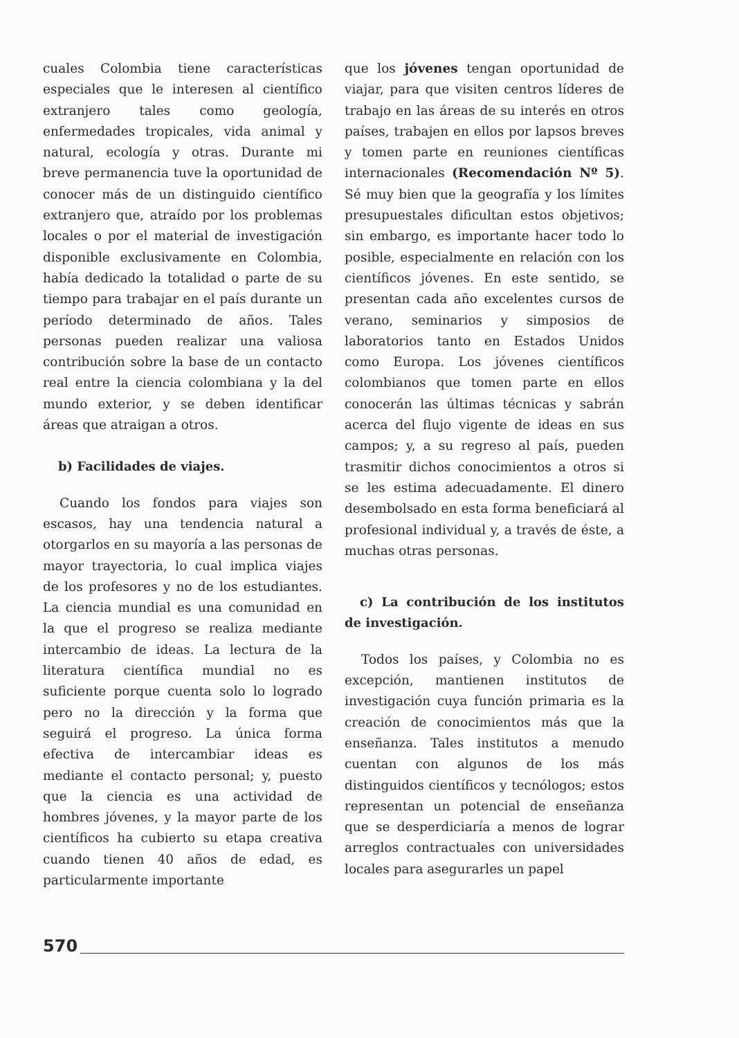cuales Colombia tiene características especiales que le interesen al científico extranjero tales como geología, enfermedades tropicales, vida animal y natural, ecología y otras. Durante mi breve permanencia tuve la oportunidad de conocer más de un distinguido científico extranjero que, atraído por los problemas locales o por el material de investigación disponible exclusivamente en Colombia, había dedicado la totalidad o parte de su tiempo para trabajar en el país durante un período determinado de años. Tales personas pueden realizar una valiosa contribución sobre la base de un contacto real entre la ciencia colombiana y la del mundo exterior, y se deben identificar áreas que atraigan a otros.
b) Facilidades de viajes.
Cuando los fondos para viajes son escasos, hay una tendencia natural a otorgarlos en su mayoría a las personas de mayor trayectoria, lo cual implica viajes de los profesores y no de los estudiantes. La ciencia mundial es una comunidad en la que el progreso se realiza mediante intercambio de ideas. La lectura de la literatura científica mundial no es suficiente porque cuenta solo lo logrado pero no la dirección y la forma que seguirá el progreso. La única forma efectiva de intercambiar ideas es mediante el contacto personal; y, puesto que la ciencia es una actividad de hombres jóvenes, y la mayor parte de los científicos ha cubierto su etapa creativa cuando tienen 40 años de edad, es particularmente importante
que los jóvenes tengan oportunidad de viajar, para que visiten centros líderes de trabajo en las áreas de su interés en otros países, trabajen en ellos por lapsos breves y tomen parte en reuniones científicas internacionales (Recomendación Nº 5). Sé muy bien que la geografía y los límites presupuestales dificultan estos objetivos; sin embargo, es importante hacer todo lo posible, especialmente en relación con los científicos jóvenes. En este sentido, se presentan cada año excelentes cursos de verano, seminarios y simposios de laboratorios tanto en Estados Unidos como Europa. Los jóvenes científicos colombianos que tomen parte en ellos conocerán las últimas técnicas y sabrán acerca del flujo vigente de ideas en sus campos; y, a su regreso al país, pueden trasmitir dichos conocimientos a otros si se les estima adecuadamente. El dinero desembolsado en esta forma beneficiará al profesional individual y, a través de éste, a muchas otras personas.
c) La contribución de los institutos de investigación.
Todos los países, y Colombia no es excepción, mantienen institutos de investigación cuya función primaria es la creación de conocimientos más que la enseñanza. Tales institutos a menudo cuentan con algunos de los más distinguidos científicos y tecnólogos; estos representan un potencial de enseñanza que se desperdiciaría a menos de lograr arreglos contractuales con universidades locales para asegurarles un papel
570